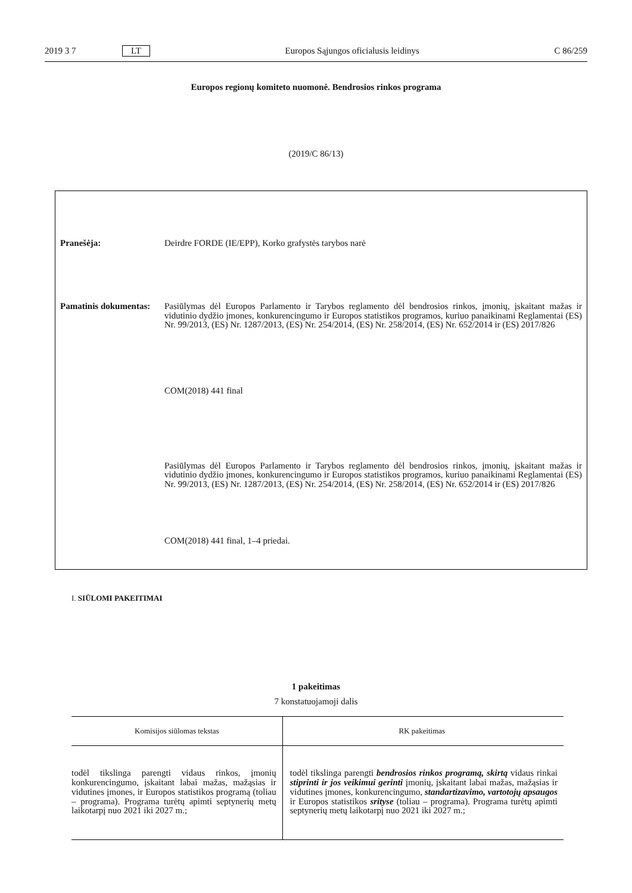2019 3 7 LT Europos Sąjungos oficialusis leidinys C 86/259
Europos regionų komiteto nuomonė. Bendrosios rinkos programa
(2019/C 86/13)
Pranešėja: Deirdre FORDE (IE/EPP), Korko grafystės tarybos narė
Pamatinis dokumentas:
Pasiūlymas dėl Europos Parlamento ir Tarybos reglamento dėl bendrosios rinkos, įmonių, įskaitant mažas ir vidutinio dydžio įmones, konkurencingumo ir Europos statistikos programos, kuriuo panaikinami Reglamentai (ES) Nr. 99/2013, (ES) Nr. 1287/2013, (ES) Nr. 254/2014, (ES) Nr. 258/2014, (ES) Nr. 652/2014 ir (ES) 2017/826
COM(2018) 441 final
Pasiūlymas dėl Europos Parlamento ir Tarybos reglamento dėl bendrosios rinkos, įmonių, įskaitant mažas ir vidutinio dydžio įmones, konkurencingumo ir Europos statistikos programos, kuriuo panaikinami Reglamentai (ES) Nr. 99/2013, (ES) Nr. 1287/2013, (ES) Nr. 254/2014, (ES) Nr. 258/2014, (ES) Nr. 652/2014 ir (ES) 2017/826
COM(2018) 441 final, 1–4 priedai.
I. SIŪLOMI PAKEITIMAI
1 pakeitimas
7 konstatuojamoji dalis
| Komisijos siūlomas tekstas | RK pakeitimas |
| --- | --- |
| todėl tikslinga parengti vidaus rinkos, įmonių konkurencingumo, įskaitant labai mažas, mažąsias ir vidutines įmones, ir Europos statistikos programą (toliau – programa). Programa turėtų apimti septynerių metų laikotarpį nuo 2021 iki 2027 m.; | todėl tikslinga parengti bendrosios rinkos programą, skirtą vidaus rinkai stiprinti ir jos veikimui gerinti įmonių, įskaitant labai mažas, mažąsias ir vidutines įmones, konkurencingumo, standartizavimo, vartotojų apsaugos ir Europos statistikos srityse (toliau – programa). Programa turėtų apimti septynerių metų laikotarpį nuo 2021 iki 2027 m.; |